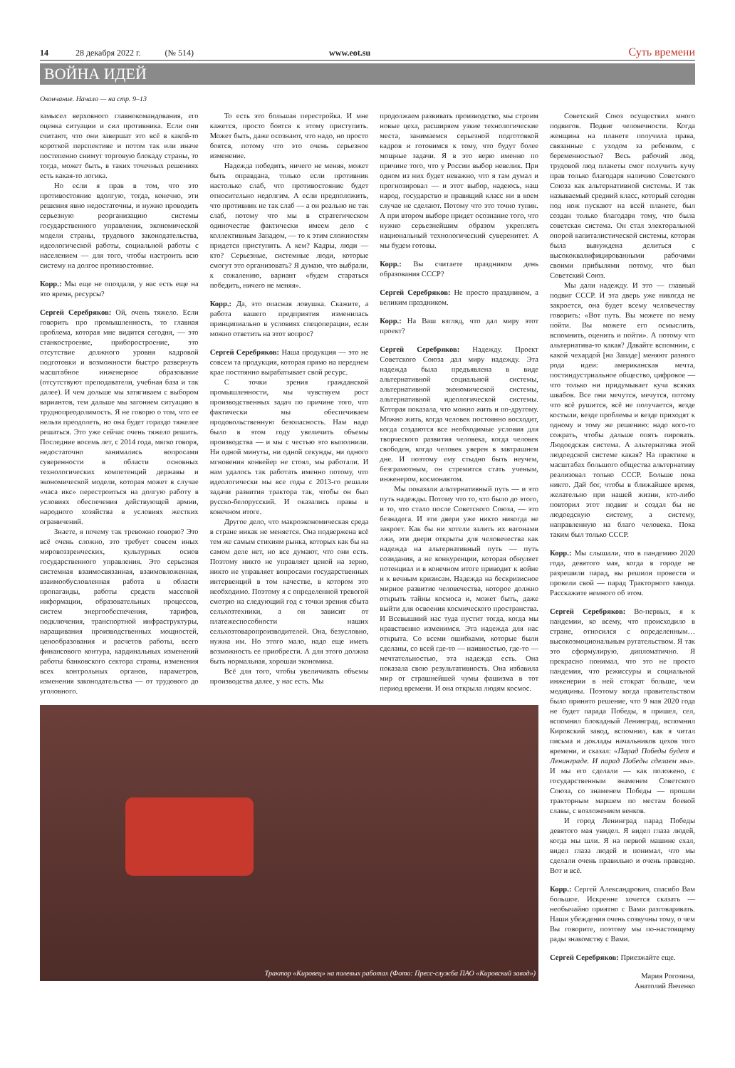14 28 декабря 2022 г. (№ 514) www.eot.su Суть времени
ВОЙНА ИДЕЙ
Окончание. Начало — на стр. 9–13
замысел верховного главнокомандования, его оценка ситуации и сил противника. Если они считают, что они завершат это всё в какой-то короткой перспективе и потом так или иначе постепенно снимут торговую блокаду страны, то тогда, может быть, в таких точечных решениях есть какая-то логика.
Но если я прав в том, что это противостояние вдолгую, тогда, конечно, эти решения явно недостаточны, и нужно проводить серьезную реорганизацию системы государственного управления, экономической модели страны, трудового законодательства, идеологической работы, социальной работы с населением — для того, чтобы настроить всю систему на долгое противостояние.
Корр.: Мы еще не опоздали, у нас есть еще на это время, ресурсы?
Сергей Серебряков: Ой, очень тяжело. Если говорить про промышленность, то главная проблема, которая мне видится сегодня, — это станкостроение, приборостроение, это отсутствие должного уровня кадровой подготовки и возможности быстро развернуть масштабное инженерное образование (отсутствуют преподаватели, учебная база и так далее). И чем дольше мы затягиваем с выбором вариантов, тем дальше мы загоняем ситуацию в труднопреодолимость. Я не говорю о том, что ее нельзя преодолеть, но она будет гораздо тяжелее решаться. Это уже сейчас очень тяжело решить. Последние восемь лет, с 2014 года, мягко говоря, недостаточно занимались вопросами суверенности в области основных технологических компетенций державы и экономической модели, которая может в случае «часа икс» перестроиться на долгую работу в условиях обеспечения действующей армии, народного хозяйства в условиях жестких ограничений.
Знаете, я почему так тревожно говорю? Это всё очень сложно, это требует совсем иных мировоззренческих, культурных основ государственного управления. Это серьезная системная взаимосвязанная, взаимовложенная, взаимообусловленная работа в области пропаганды, работы средств массовой информации, образовательных процессов, систем энергообеспечения, тарифов, подключения, транспортной инфраструктуры, наращивания производственных мощностей, ценообразования и расчетов работы, всего финансового контура, кардинальных изменений работы банковского сектора страны, изменения всех контрольных органов, параметров, изменения законодательства — от трудового до уголовного.
То есть это большая перестройка. И мне кажется, просто боятся к этому приступить. Может быть, даже осознают, что надо, но просто боятся, потому что это очень серьезное изменение.
Надежда победить, ничего не меняя, может быть оправдана, только если противник настолько слаб, что противостояние будет относительно недолгим. А если предположить, что противник не так слаб — а он реально не так слаб, потому что мы в стратегическом одиночестве фактически имеем дело с коллективным Западом, — то к этим сложностям придется приступить. А кем? Кадры, люди — кто? Серьезные, системные люди, которые смогут это организовать? Я думаю, что выбрали, к сожалению, вариант «будем стараться победить, ничего не меняя».
Корр.: Да, это опасная ловушка. Скажите, а работа вашего предприятия изменилась принципиально в условиях спецоперации, если можно ответить на этот вопрос?
Сергей Серебряков: Наша продукция — это не совсем та продукция, которая прямо на переднем крае постоянно вырабатывает свой ресурс.
С точки зрения гражданской промышленности, мы чувствуем рост производственных задач по причине того, что фактически мы обеспечиваем продовольственную безопасность. Нам надо было в этом году увеличить объемы производства — и мы с честью это выполнили. Ни одной минуты, ни одной секунды, ни одного мгновения конвейер не стоял, мы работали. И нам удалось так работать именно потому, что идеологически мы все годы с 2013-го решали задачи развития трактора так, чтобы он был русско-белорусский. И оказались правы в конечном итоге.
Другое дело, что макроэкономическая среда в стране никак не меняется. Она подвержена всё тем же самым стихиям рынка, которых как бы на самом деле нет, но все думают, что они есть. Поэтому никто не управляет ценой на зерно, никто не управляет вопросами государственных интервенций в том качестве, в котором это необходимо. Поэтому я с определенной тревогой смотрю на следующий год с точки зрения сбыта сельхозтехники, а он зависит от платежеспособности наших сельхозтоваропроизводителей. Она, безусловно, нужна им. Но этого мало, надо еще иметь возможность ее приобрести. А для этого должна быть нормальная, хорошая экономика.
Всё для того, чтобы увеличивать объемы производства далее, у нас есть. Мы
продолжаем развивать производство, мы строим новые цеха, расширяем узкие технологические места, занимаемся серьезной подготовкой кадров и готовимся к тому, что будут более мощные задачи. Я в это верю именно по причине того, что у России выбор невелик. При одном из них будет неважно, что я там думал и прогнозировал — и этот выбор, надеюсь, наш народ, государство и правящий класс ни в коем случае не сделают. Потому что это точно тупик. А при втором выборе придет осознание того, что нужно серьезнейшим образом укреплять национальный технологический суверенитет. А мы будем готовы.
Корр.: Вы считаете праздником день образования СССР?
Сергей Серебряков: Не просто праздником, а великим праздником.
Корр.: На Ваш взгляд, что дал миру этот проект?
Сергей Серебряков: Надежду. Проект Советского Союза дал миру надежду. Эта надежда была предъявлена в виде альтернативной социальной системы, альтернативной экономической системы, альтернативной идеологической системы. Которая показала, что можно жить и по-другому. Можно жить, когда человек постоянно восходит, когда создаются все необходимые условия для творческого развития человека, когда человек свободен, когда человек уверен в завтрашнем дне. И поэтому ему стыдно быть неучем, безграмотным, он стремится стать ученым, инженером, космонавтом.
Мы показали альтернативный путь — и это путь надежды. Потому что то, что было до этого, и то, что стало после Советского Союза, — это безнадега. И эти двери уже никто никогда не закроет. Как бы ни хотели залить их вагонами лжи, эти двери открыты для человечества как надежда на альтернативный путь — путь созидания, а не конкуренции, которая обнуляет потенциал и в конечном итоге приводит к войне и к вечным кризисам. Надежда на бескризисное мирное развитие человечества, которое должно открыть тайны космоса и, может быть, даже выйти для освоения космического пространства. И Всевышний нас туда пустит тогда, когда мы нравственно изменимся. Эта надежда для нас открыта. Со всеми ошибками, которые были сделаны, со всей где-то — наивностью, где-то — мечтательностью, эта надежда есть. Она показала свою результативность. Она избавила мир от страшнейшей чумы фашизма в тот период времени. И она открыла людям космос.
Трактор «Кировец» на полевых работах (Фото: Пресс-служба ПАО «Кировский завод»)
Советский Союз осуществил много подвигов. Подвиг человечности. Когда женщина на планете получила права, связанные с уходом за ребенком, с беременностью? Весь рабочий люд, трудовой люд планеты смог получить кучу прав только благодаря наличию Советского Союза как альтернативной системы. И так называемый средний класс, который сегодня под нож пускают на всей планете, был создан только благодаря тому, что была советская система. Он стал электоральной опорой капиталистической системы, которая была вынуждена делиться с высококвалифицированными рабочими своими прибылями потому, что был Советский Союз.
Мы дали надежду. И это — главный подвиг СССР. И эта дверь уже никогда не закроется, она будет всему человечеству говорить: «Вот путь. Вы можете по нему пойти. Вы можете его осмыслить, вспомнить, оценить и пойти». А потому что альтернатива-то какая? Давайте вспомним, с какой чехардой [на Западе] меняют разного рода идеи: американская мечта, постиндустриальное общество, цифровое — что только ни придумывает куча всяких швабов. Все они мечутся, мечутся, потому что всё рушится, всё не получается, везде костыли, везде проблемы и везде приходят к одному и тому же решению: надо кого-то сожрать, чтобы дальше опять пировать. Людоедская система. А альтернатива этой людоедской системе какая? На практике в масштабах большого общества альтернативу реализовал только СССР. Больше пока никто. Дай бог, чтобы в ближайшее время, желательно при нашей жизни, кто-либо повторил этот подвиг и создал бы не людоедскую систему, а систему, направленную на благо человека. Пока таким был только СССР.
Корр.: Мы слышали, что в пандемию 2020 года, девятого мая, когда в городе не разрешили парад, вы решили провести и провели свой — парад Тракторного завода. Расскажите немного об этом.
Сергей Серебряков: Во-первых, я к пандемии, ко всему, что происходило в стране, относился с определенным… высокоэмоциональным ругательством. Я так это сформулирую, дипломатично. Я прекрасно понимал, что это не просто пандемия, что режиссуры и социальной инженерии в ней стократ больше, чем медицины. Поэтому когда правительством было принято решение, что 9 мая 2020 года не будет парада Победы, я пришел, сел, вспомнил блокадный Ленинград, вспомнил Кировский завод, вспомнил, как я читал письма и доклады начальников цехов того времени, и сказал: «Парад Победы будет в Ленинграде. И парад Победы сделаем мы». И мы его сделали — как положено, с государственным знаменем Советского Союза, со знаменем Победы — прошли тракторным маршем по местам боевой славы, с возложением венков.
И город Ленинград парад Победы девятого мая увидел. Я видел глаза людей, когда мы шли. Я на первой машине ехал, видел глаза людей и понимал, что мы сделали очень правильно и очень праведно. Вот и всё.
Корр.: Сергей Александрович, спасибо Вам большое. Искренне хочется сказать — необычайно приятно с Вами разговаривать. Наши убеждения очень созвучны тому, о чем Вы говорите, поэтому мы по-настоящему рады знакомству с Вами.
Сергей Серебряков: Приезжайте еще.
Мария Рогозина,
Анатолий Янченко